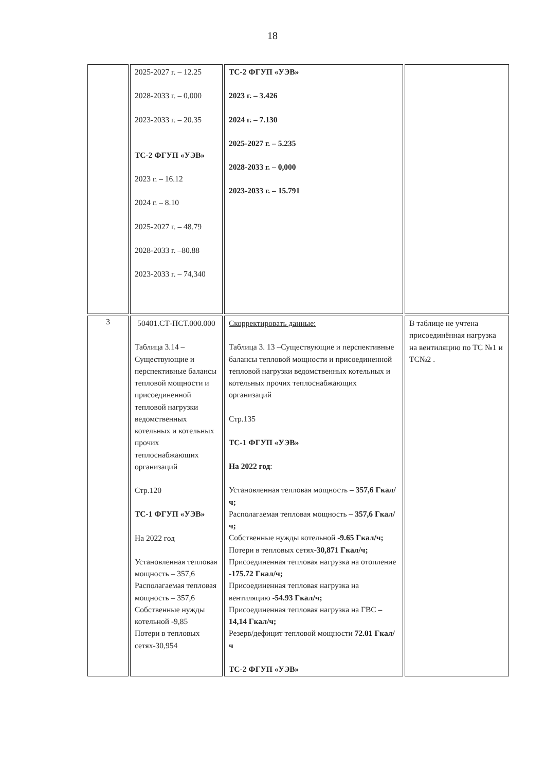18
| | 2025-2027 г. – 12.25 2028-2033 г. – 0,000 2023-2033 г. – 20.35 ТС-2 ФГУП «УЭВ» 2023 г. – 16.12 2024 г. – 8.10 2025-2027 г. – 48.79 2028-2033 г. –80.88 2023-2033 г. – 74,340 | ТС-2 ФГУП «УЭВ» 2023 г. – 3.426 2024 г. – 7.130 2025-2027 г. – 5.235 2028-2033 г. – 0,000 2023-2033 г. – 15.791 | |
| 3 | 50401.СТ-ПСТ.000.000 Таблица 3.14 – Существующие и перспективные балансы тепловой мощности и присоединенной тепловой нагрузки ведомственных котельных и котельных прочих теплоснабжающих организаций Стр.120 ТС-1 ФГУП «УЭВ» На 2022 год Установленная тепловая мощность – 357,6 Располагаемая тепловая мощность – 357,6 Собственные нужды котельной -9,85 Потери в тепловых сетях-30,954 | Скорректировать данные: Таблица 3. 13 –Существующие и перспективные балансы тепловой мощности и присоединенной тепловой нагрузки ведомственных котельных и котельных прочих теплоснабжающих организаций Стр.135 ТС-1 ФГУП «УЭВ» На 2022 год : Установленная тепловая мощность – 357,6 Гкал/ч; Располагаемая тепловая мощность – 357,6 Гкал/ч; Собственные нужды котельной -9.65 Гкал/ч; Потери в тепловых сетях -30,871 Гкал/ч; Присоединенная тепловая нагрузка на отопление -175.72 Гкал/ч; Присоединенная тепловая нагрузка на вентиляцию -54.93 Гкал/ч; Присоединенная тепловая нагрузка на ГВС – 14,14 Гкал/ч; Резерв/дефицит тепловой мощности 72.01 Гкал/ч ТС-2 ФГУП «УЭВ» | В таблице не учтена присоединённая нагрузка на вентиляцию по ТС №1 и ТС№2 . |